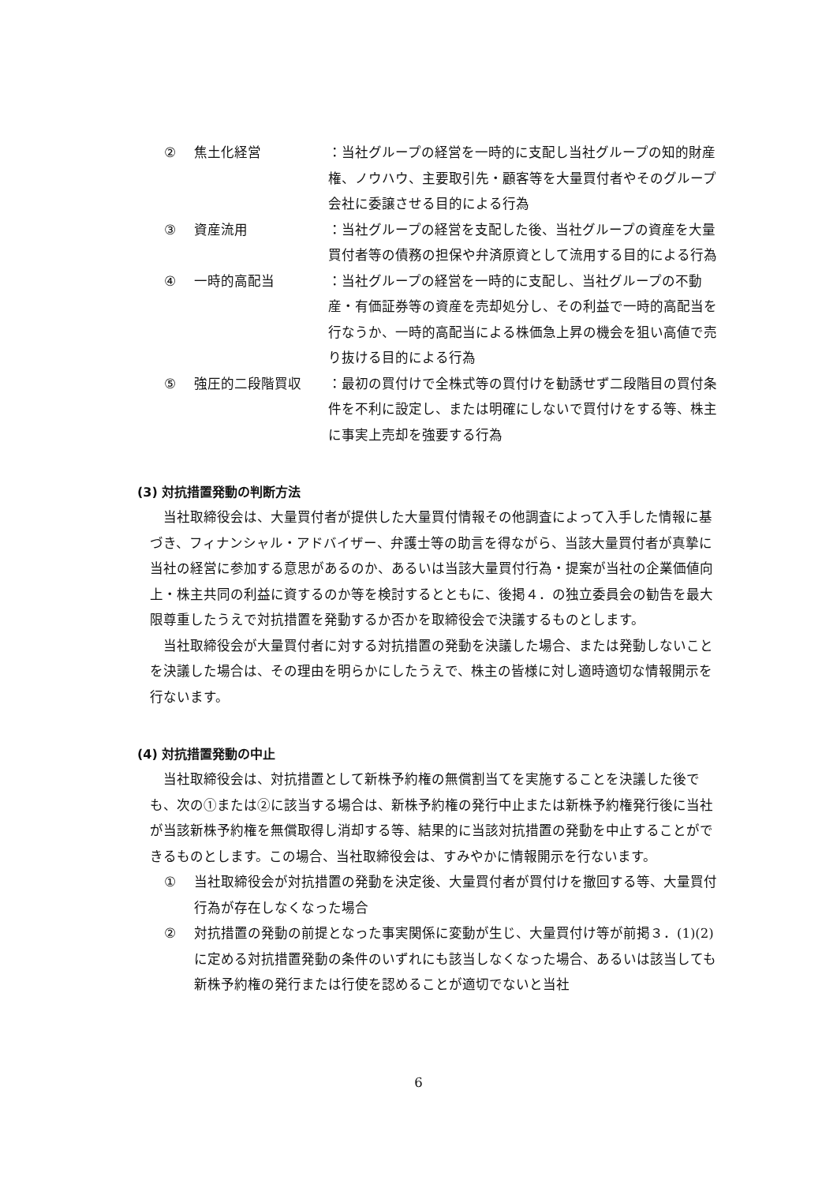② 焦土化経営 ：当社グループの経営を一時的に支配し当社グループの知的財産権、ノウハウ、主要取引先・顧客等を大量買付者やそのグループ会社に委譲させる目的による行為
③ 資産流用 ：当社グループの経営を支配した後、当社グループの資産を大量買付者等の債務の担保や弁済原資として流用する目的による行為
④ 一時的高配当 ：当社グループの経営を一時的に支配し、当社グループの不動産・有価証券等の資産を売却処分し、その利益で一時的高配当を行なうか、一時的高配当による株価急上昇の機会を狙い高値で売り抜ける目的による行為
⑤ 強圧的二段階買収 ：最初の買付けで全株式等の買付けを勧誘せず二段階目の買付条件を不利に設定し、または明確にしないで買付けをする等、株主に事実上売却を強要する行為
(3) 対抗措置発動の判断方法
当社取締役会は、大量買付者が提供した大量買付情報その他調査によって入手した情報に基づき、フィナンシャル・アドバイザー、弁護士等の助言を得ながら、当該大量買付者が真摯に当社の経営に参加する意思があるのか、あるいは当該大量買付行為・提案が当社の企業価値向上・株主共同の利益に資するのか等を検討するとともに、後掲４．の独立委員会の勧告を最大限尊重したうえで対抗措置を発動するか否かを取締役会で決議するものとします。
当社取締役会が大量買付者に対する対抗措置の発動を決議した場合、または発動しないことを決議した場合は、その理由を明らかにしたうえで、株主の皆様に対し適時適切な情報開示を行ないます。
(4) 対抗措置発動の中止
当社取締役会は、対抗措置として新株予約権の無償割当てを実施することを決議した後でも、次の①または②に該当する場合は、新株予約権の発行中止または新株予約権発行後に当社が当該新株予約権を無償取得し消却する等、結果的に当該対抗措置の発動を中止することができるものとします。この場合、当社取締役会は、すみやかに情報開示を行ないます。
① 当社取締役会が対抗措置の発動を決定後、大量買付者が買付けを撤回する等、大量買付行為が存在しなくなった場合
② 対抗措置の発動の前提となった事実関係に変動が生じ、大量買付け等が前掲３．(1)(2)に定める対抗措置発動の条件のいずれにも該当しなくなった場合、あるいは該当しても新株予約権の発行または行使を認めることが適切でないと当社
6